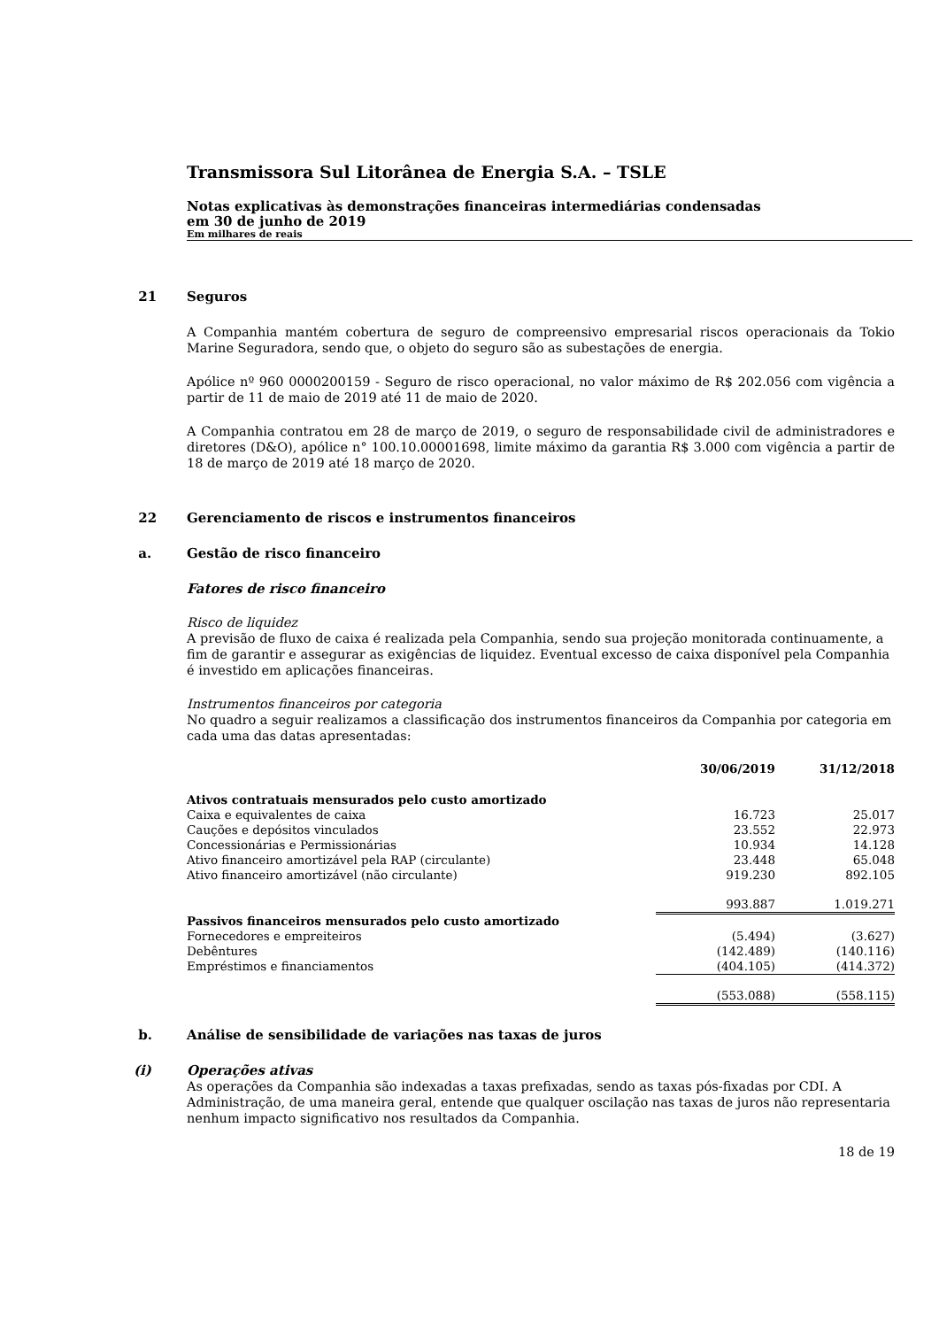Transmissora Sul Litorânea de Energia S.A. – TSLE
Notas explicativas às demonstrações financeiras intermediárias condensadas
em 30 de junho de 2019
Em milhares de reais
21 Seguros
A Companhia mantém cobertura de seguro de compreensivo empresarial riscos operacionais da Tokio Marine Seguradora, sendo que, o objeto do seguro são as subestações de energia.
Apólice nº 960 0000200159 - Seguro de risco operacional, no valor máximo de R$ 202.056 com vigência a partir de 11 de maio de 2019 até 11 de maio de 2020.
A Companhia contratou em 28 de março de 2019, o seguro de responsabilidade civil de administradores e diretores (D&O), apólice n° 100.10.00001698, limite máximo da garantia R$ 3.000 com vigência a partir de 18 de março de 2019 até 18 março de 2020.
22 Gerenciamento de riscos e instrumentos financeiros
a. Gestão de risco financeiro
Fatores de risco financeiro
Risco de liquidez
A previsão de fluxo de caixa é realizada pela Companhia, sendo sua projeção monitorada continuamente, a fim de garantir e assegurar as exigências de liquidez. Eventual excesso de caixa disponível pela Companhia é investido em aplicações financeiras.
Instrumentos financeiros por categoria
No quadro a seguir realizamos a classificação dos instrumentos financeiros da Companhia por categoria em cada uma das datas apresentadas:
| | 30/06/2019 | 31/12/2018 |
| --- | --- | --- |
| Ativos contratuais mensurados pelo custo amortizado | | |
| Caixa e equivalentes de caixa | 16.723 | 25.017 |
| Cauções e depósitos vinculados | 23.552 | 22.973 |
| Concessionárias e Permissionárias | 10.934 | 14.128 |
| Ativo financeiro amortizável pela RAP (circulante) | 23.448 | 65.048 |
| Ativo financeiro amortizável (não circulante) | 919.230 | 892.105 |
| | 993.887 | 1.019.271 |
| Passivos financeiros mensurados pelo custo amortizado | | |
| Fornecedores e empreiteiros | (5.494) | (3.627) |
| Debêntures | (142.489) | (140.116) |
| Empréstimos e financiamentos | (404.105) | (414.372) |
| | (553.088) | (558.115) |
b. Análise de sensibilidade de variações nas taxas de juros
(i) Operações ativas
As operações da Companhia são indexadas a taxas prefixadas, sendo as taxas pós-fixadas por CDI. A Administração, de uma maneira geral, entende que qualquer oscilação nas taxas de juros não representaria nenhum impacto significativo nos resultados da Companhia.
18 de 19